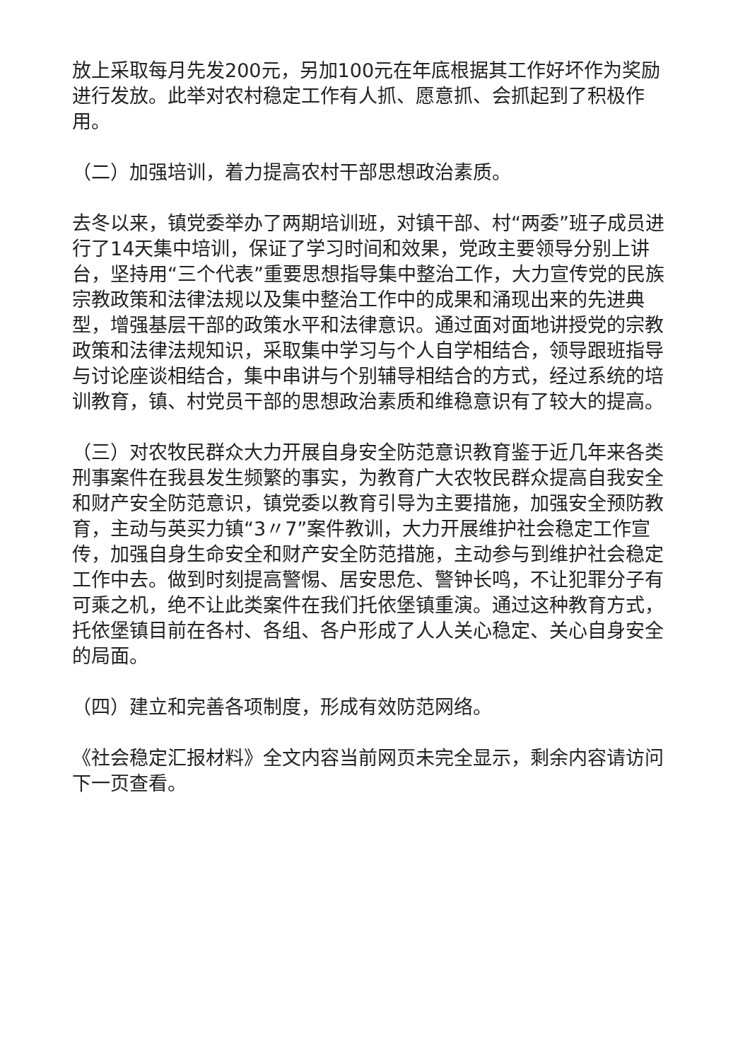放上采取每月先发200元，另加100元在年底根据其工作好坏作为奖励进行发放。此举对农村稳定工作有人抓、愿意抓、会抓起到了积极作用。
（二）加强培训，着力提高农村干部思想政治素质。
去冬以来，镇党委举办了两期培训班，对镇干部、村“两委”班子成员进行了14天集中培训，保证了学习时间和效果，党政主要领导分别上讲台，坚持用“三个代表”重要思想指导集中整治工作，大力宣传党的民族宗教政策和法律法规以及集中整治工作中的成果和涌现出来的先进典型，增强基层干部的政策水平和法律意识。通过面对面地讲授党的宗教政策和法律法规知识，采取集中学习与个人自学相结合，领导跟班指导与讨论座谈相结合，集中串讲与个别辅导相结合的方式，经过系统的培训教育，镇、村党员干部的思想政治素质和维稳意识有了较大的提高。
（三）对农牧民群众大力开展自身安全防范意识教育鉴于近几年来各类刑事案件在我县发生频繁的事实，为教育广大农牧民群众提高自我安全和财产安全防范意识，镇党委以教育引导为主要措施，加强安全预防教育，主动与英买力镇“3〃7”案件教训，大力开展维护社会稳定工作宣传，加强自身生命安全和财产安全防范措施，主动参与到维护社会稳定工作中去。做到时刻提高警惕、居安思危、警钟长鸣，不让犯罪分子有可乘之机，绝不让此类案件在我们托依堡镇重演。通过这种教育方式，托依堡镇目前在各村、各组、各户形成了人人关心稳定、关心自身安全的局面。
（四）建立和完善各项制度，形成有效防范网络。
《社会稳定汇报材料》全文内容当前网页未完全显示，剩余内容请访问下一页查看。